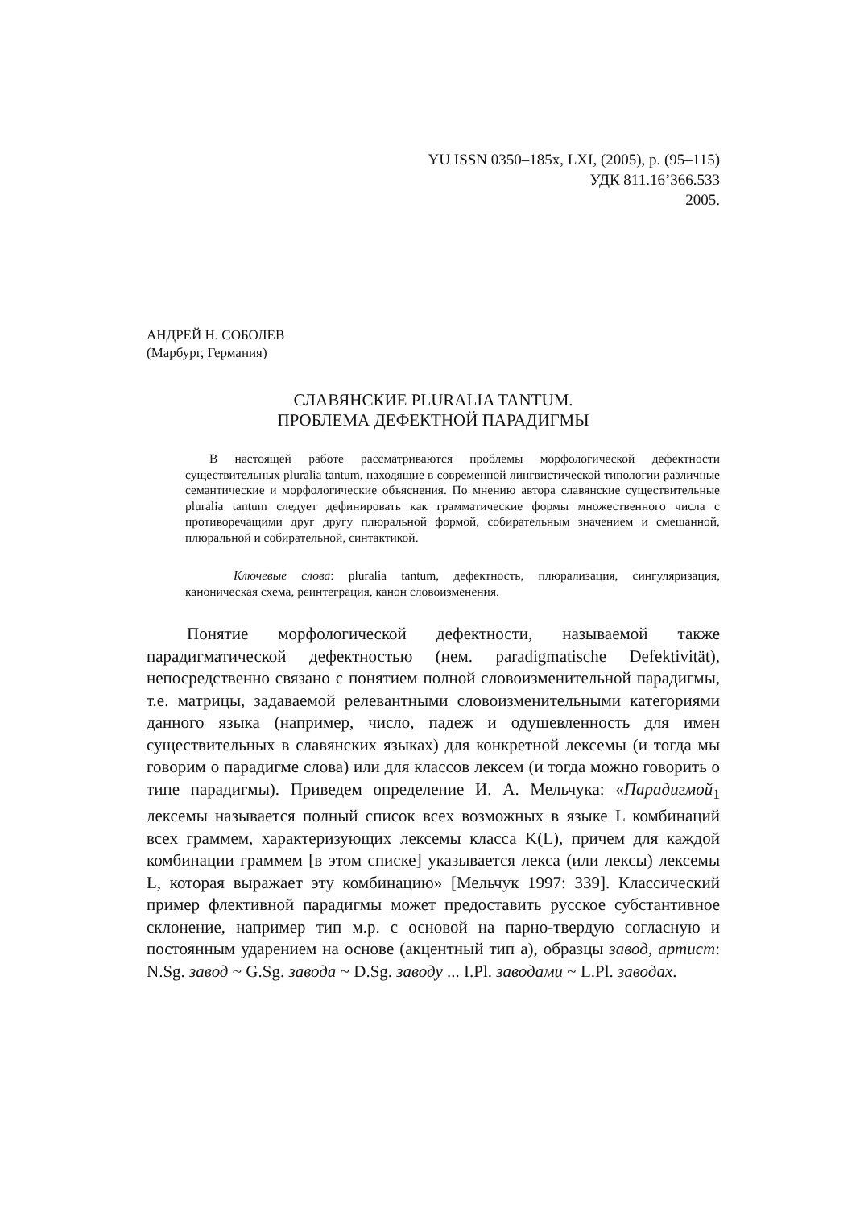YU ISSN 0350–185x, LXI, (2005), p. (95–115)
УДК 811.16’366.533
2005.
АНДРЕЙ Н. СОБОЛЕВ
(Марбург, Германия)
СЛАВЯНСКИЕ PLURALIA TANTUM.
ПРОБЛЕМА ДЕФЕКТНОЙ ПАРАДИГМЫ
В настоящей работе рассматриваются проблемы морфологической дефектности существительных pluralia tantum, находящие в современной лингвистической типологии различные семантические и морфологические объяснения. По мнению автора славянские существительные pluralia tantum следует дефинировать как грамматические формы множественного числа с противоречащими друг другу плюральной формой, собирательным значением и смешанной, плюральной и собирательной, синтактикой.
Ключевые слова: pluralia tantum, дефектность, плюрализация, сингуляризация, каноническая схема, реинтеграция, канон словоизменения.
Понятие морфологической дефектности, называемой также парадигматической дефектностью (нем. paradigmatische Defektivität), непосредственно связано с понятием полной словоизменительной парадигмы, т.е. матрицы, задаваемой релевантными словоизменительными категориями данного языка (например, число, падеж и одушевленность для имен существительных в славянских языках) для конкретной лексемы (и тогда мы говорим о парадигме слова) или для классов лексем (и тогда можно говорить о типе парадигмы). Приведем определение И. А. Мельчука: «Парадигмой<sub>1</sub> лексемы называется полный список всех возможных в языке L комбинаций всех граммем, характеризующих лексемы класса K(L), причем для каждой комбинации граммем [в этом списке] указывается лекса (или лексы) лексемы L, которая выражает эту комбинацию» [Мельчук 1997: 339]. Классический пример флективной парадигмы может предоставить русское субстантивное склонение, например тип м.р. с основой на парно-твердую согласную и постоянным ударением на основе (акцентный тип a), образцы завод, артист: N.Sg. завод ~ G.Sg. завода ~ D.Sg. заводу ... I.Pl. заводами ~ L.Pl. заводах.